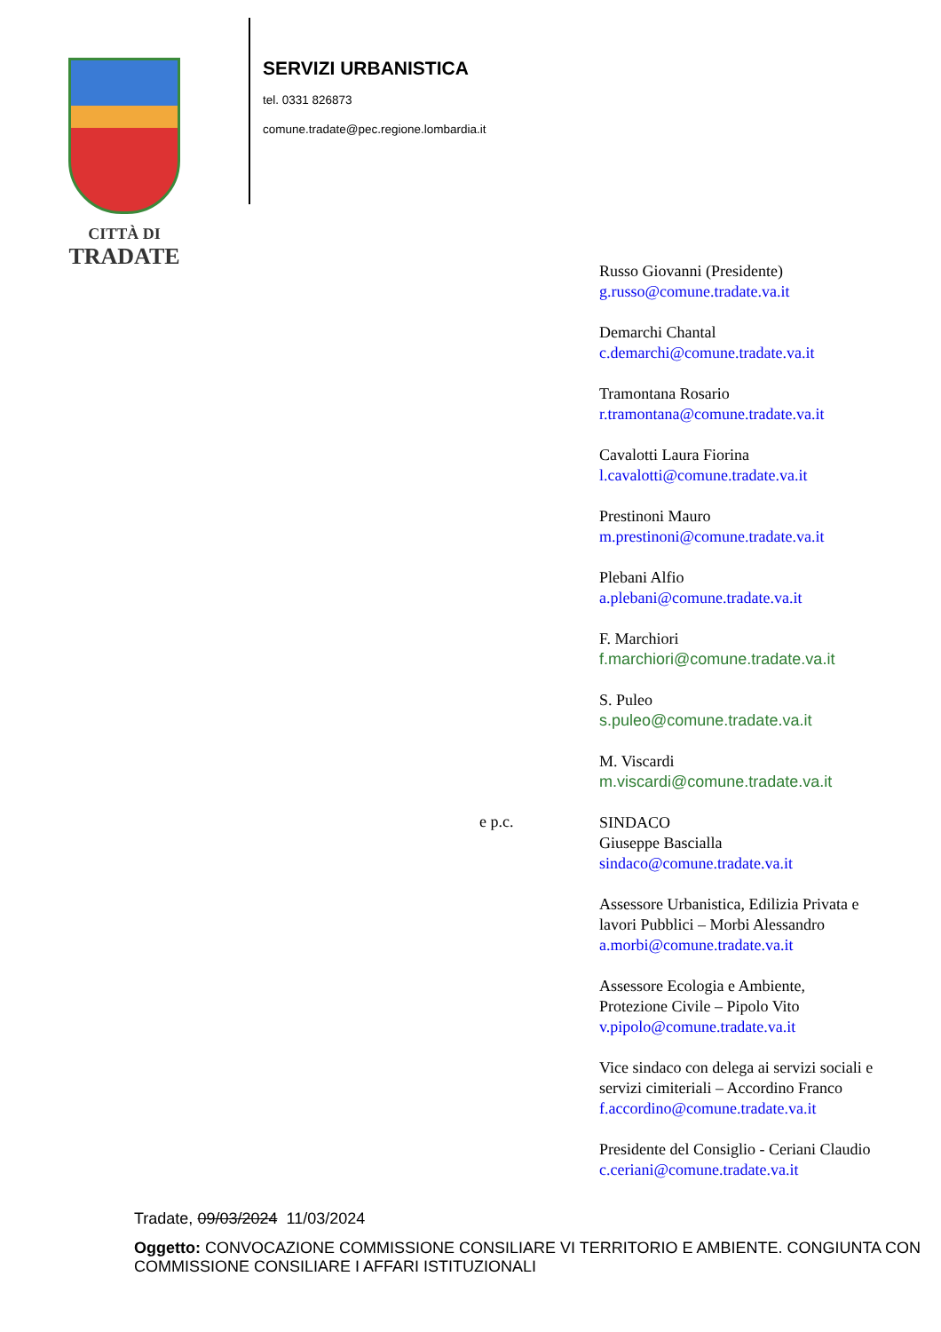CITTÀ DI
TRADATE
SERVIZI URBANISTICA
tel. 0331 826873
comune.tradate@pec.regione.lombardia.it
Russo Giovanni (Presidente)
g.russo@comune.tradate.va.it
Demarchi Chantal
c.demarchi@comune.tradate.va.it
Tramontana Rosario
r.tramontana@comune.tradate.va.it
Cavalotti Laura Fiorina
l.cavalotti@comune.tradate.va.it
Prestinoni Mauro
m.prestinoni@comune.tradate.va.it
Plebani Alfio
a.plebani@comune.tradate.va.it
F. Marchiori
f.marchiori@comune.tradate.va.it
S. Puleo
s.puleo@comune.tradate.va.it
M. Viscardi
m.viscardi@comune.tradate.va.it
e p.c.
SINDACO
Giuseppe Bascialla
sindaco@comune.tradate.va.it
Assessore Urbanistica, Edilizia Privata e
lavori Pubblici – Morbi Alessandro
a.morbi@comune.tradate.va.it
Assessore Ecologia e Ambiente,
Protezione Civile – Pipolo Vito
v.pipolo@comune.tradate.va.it
Vice sindaco con delega ai servizi sociali e
servizi cimiteriali – Accordino Franco
f.accordino@comune.tradate.va.it
Presidente del Consiglio - Ceriani Claudio
c.ceriani@comune.tradate.va.it
Tradate, 09/03/2024 11/03/2024
Oggetto: CONVOCAZIONE COMMISSIONE CONSILIARE VI TERRITORIO E AMBIENTE. CONGIUNTA CON COMMISSIONE CONSILIARE I AFFARI ISTITUZIONALI